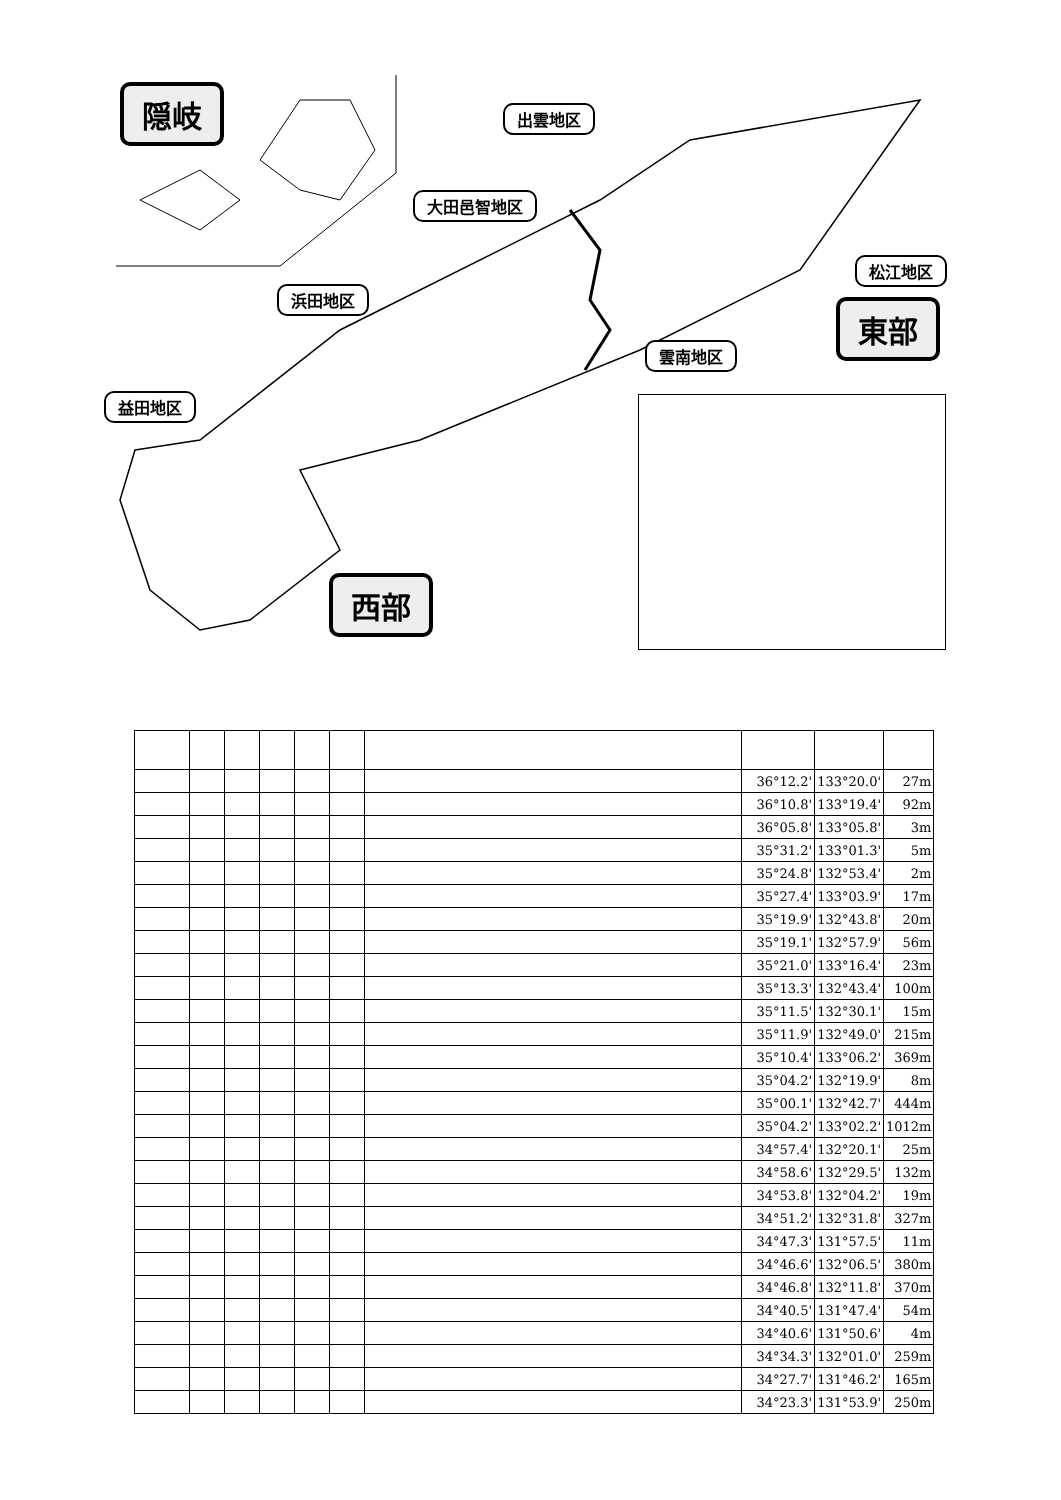隠岐
東部
西部
出雲地区
大田邑智地区
浜田地区
益田地区
松江地区
雲南地区
| | | | | | | | 36°12.2' | 133°20.0' | 27m |
| | | | | | | | 36°10.8' | 133°19.4' | 92m |
| | | | | | | | 36°05.8' | 133°05.8' | 3m |
| | | | | | | | 35°31.2' | 133°01.3' | 5m |
| | | | | | | | 35°24.8' | 132°53.4' | 2m |
| | | | | | | | 35°27.4' | 133°03.9' | 17m |
| | | | | | | | 35°19.9' | 132°43.8' | 20m |
| | | | | | | | 35°19.1' | 132°57.9' | 56m |
| | | | | | | | 35°21.0' | 133°16.4' | 23m |
| | | | | | | | 35°13.3' | 132°43.4' | 100m |
| | | | | | | | 35°11.5' | 132°30.1' | 15m |
| | | | | | | | 35°11.9' | 132°49.0' | 215m |
| | | | | | | | 35°10.4' | 133°06.2' | 369m |
| | | | | | | | 35°04.2' | 132°19.9' | 8m |
| | | | | | | | 35°00.1' | 132°42.7' | 444m |
| | | | | | | | 35°04.2' | 133°02.2' | 1012m |
| | | | | | | | 34°57.4' | 132°20.1' | 25m |
| | | | | | | | 34°58.6' | 132°29.5' | 132m |
| | | | | | | | 34°53.8' | 132°04.2' | 19m |
| | | | | | | | 34°51.2' | 132°31.8' | 327m |
| | | | | | | | 34°47.3' | 131°57.5' | 11m |
| | | | | | | | 34°46.6' | 132°06.5' | 380m |
| | | | | | | | 34°46.8' | 132°11.8' | 370m |
| | | | | | | | 34°40.5' | 131°47.4' | 54m |
| | | | | | | | 34°40.6' | 131°50.6' | 4m |
| | | | | | | | 34°34.3' | 132°01.0' | 259m |
| | | | | | | | 34°27.7' | 131°46.2' | 165m |
| | | | | | | | 34°23.3' | 131°53.9' | 250m |